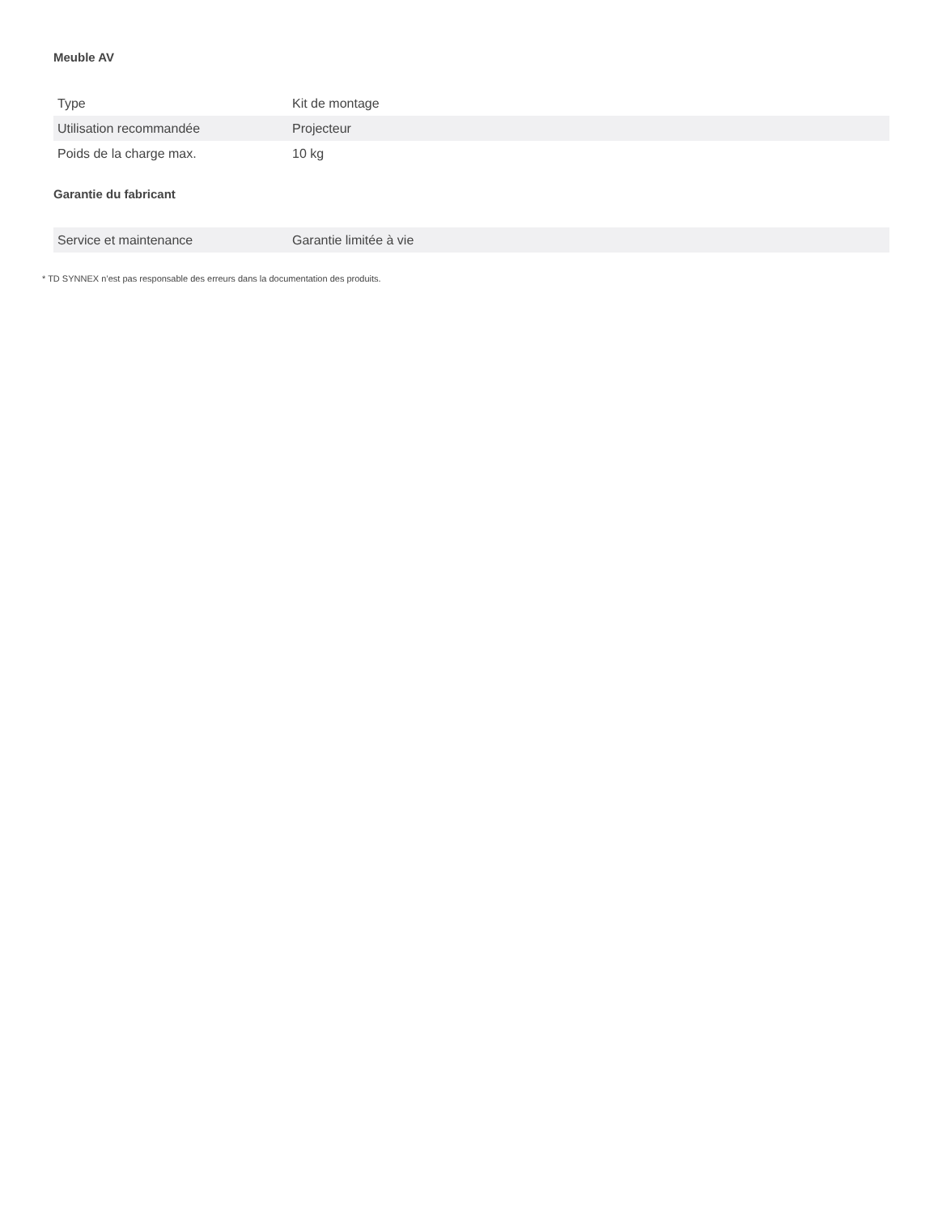Meuble AV
| Type | Kit de montage |
| Utilisation recommandée | Projecteur |
| Poids de la charge max. | 10 kg |
Garantie du fabricant
| Service et maintenance | Garantie limitée à vie |
* TD SYNNEX n’est pas responsable des erreurs dans la documentation des produits.